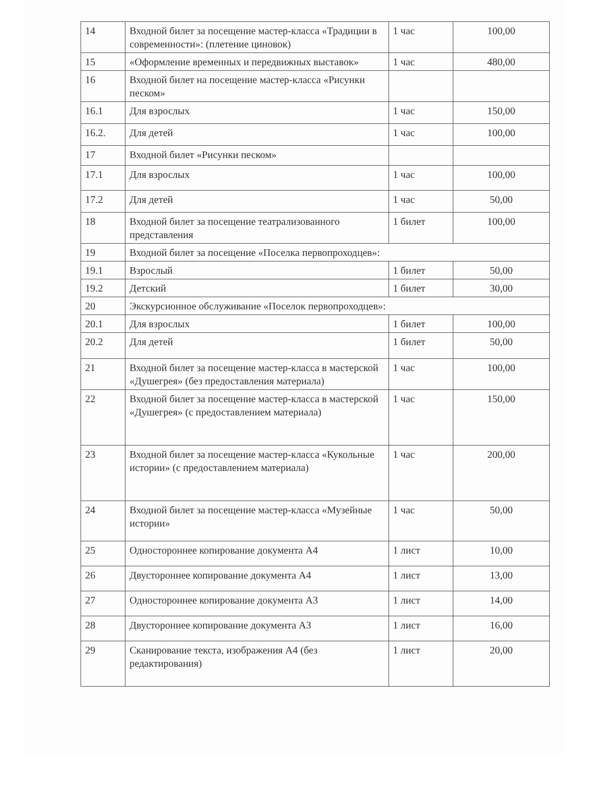| 14 | Входной билет за посещение мастер-класса «Традиции в современности»: (плетение циновок) | 1 час | 100,00 |
| 15 | «Оформление временных и передвижных выставок» | 1 час | 480,00 |
| 16 | Входной билет на посещение мастер-класса «Рисунки песком» | | |
| 16.1 | Для взрослых | 1 час | 150,00 |
| 16.2. | Для детей | 1 час | 100,00 |
| 17 | Входной билет «Рисунки песком» | | |
| 17.1 | Для взрослых | 1 час | 100,00 |
| 17.2 | Для детей | 1 час | 50,00 |
| 18 | Входной билет за посещение театрализованного представления | 1 билет | 100,00 |
| 19 | Входной билет за посещение «Поселка первопроходцев»: | | |
| 19.1 | Взрослый | 1 билет | 50,00 |
| 19.2 | Детский | 1 билет | 30,00 |
| 20 | Экскурсионное обслуживание «Поселок первопроходцев»: | | |
| 20.1 | Для взрослых | 1 билет | 100,00 |
| 20.2 | Для детей | 1 билет | 50,00 |
| 21 | Входной билет за посещение мастер-класса в мастерской «Душегрея» (без предоставления материала) | 1 час | 100,00 |
| 22 | Входной билет за посещение мастер-класса в мастерской «Душегрея» (с предоставлением материала) | 1 час | 150,00 |
| 23 | Входной билет за посещение мастер-класса «Кукольные истории» (с предоставлением материала) | 1 час | 200,00 |
| 24 | Входной билет за посещение мастер-класса «Музейные истории» | 1 час | 50,00 |
| 25 | Одностороннее копирование документа А4 | 1 лист | 10,00 |
| 26 | Двустороннее копирование документа А4 | 1 лист | 13,00 |
| 27 | Одностороннее копирование документа А3 | 1 лист | 14,00 |
| 28 | Двустороннее копирование документа А3 | 1 лист | 16,00 |
| 29 | Сканирование текста, изображения А4 (без редактирования) | 1 лист | 20,00 |